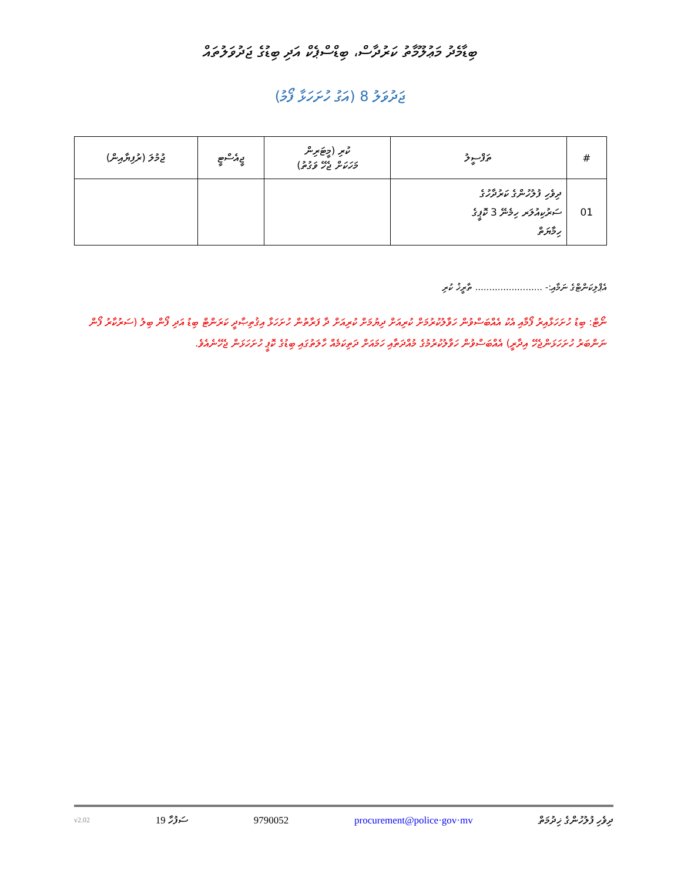ބިޑާމެދު މަޢުލޫމާތު ކަރުދާސް، ބިޑްސްޕެކް އަދި ބިޑުގެ ޖަދުވަލުތައް
ޖަދުވަލު 8 (އަގު ހުށަހަޅާ ފޯމު)
| # | ތަފްސީލު | ކުރި (މީޓަރިން މަހަކަށް ޖެހޭ ވަގުތު) | ޖީއެސްޓީ | ޖުމުލަ (ރުފިޔާއިން) |
| --- | --- | --- | --- | --- |
| 01 | ދިވެހި ފުލުހުންގެ ކަރުދާހުގެ ސަރުކިއުލަރ ހިމެނޭ 3 ކޮޕީގެ ހިމާޔަތް | | | |
އެޕްލިކަންޓްގެ ނަމާއި:- ........................ ތާރީޚު ކުރި
ނޯޓް: ބިޑު ހުށަހަޅާއިރު ފޯމާއި އެކު އެއްބަސްވުން ހަވާލުކުރުމަށް ކުރިއަށް ދިޔުމަށް ކުރިއަށް ދާ ފަރާތުން ހުށަހަޅާ އިޤުތިޞާދީ ކަރަންޓް ބިޑު އަދި ފޯން ބިލު (ސަރުކާރު ފޯން ނަންބަރު ހުށަހަޅަންޖެހޭ އިދާރީ) އެއްބަސްވުން ހަވާލުކުރުމުގެ މުއްދަތާއި ހަމައަށް ދަތިކަމެއް ހާލަތުގައި ބިޑުގެ ކޮޕީ ހުށަހަޅަން ޖެހޭނެއެވެ.
v2.02 19 ސަފުހާ 9790052 procurement@police·gov·mv ދިވެހި ފުލުހުންގެ ޚިދުމަތް